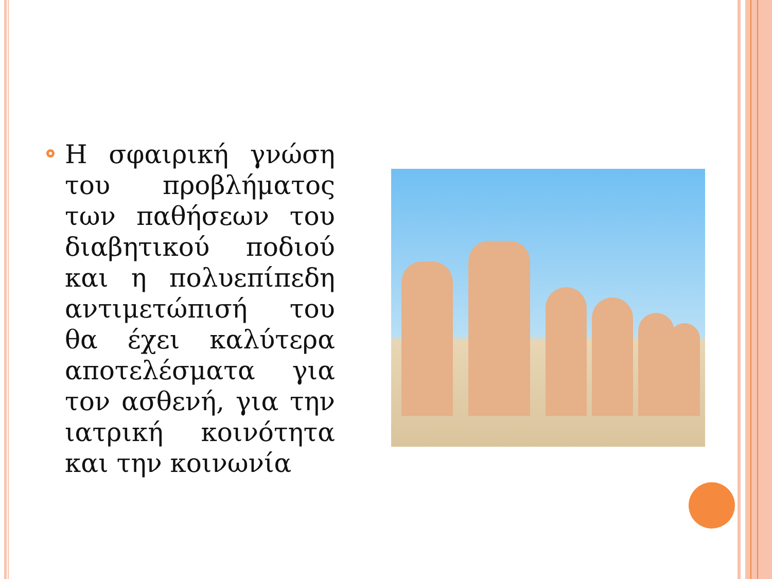Η σφαιρική γνώση του προβλήματος των παθήσεων του διαβητικού ποδιού και η πολυεπίπεδη αντιμετώπισή του θα έχει καλύτερα αποτελέσματα για τον ασθενή, για την ιατρική κοινότητα και την κοινωνία